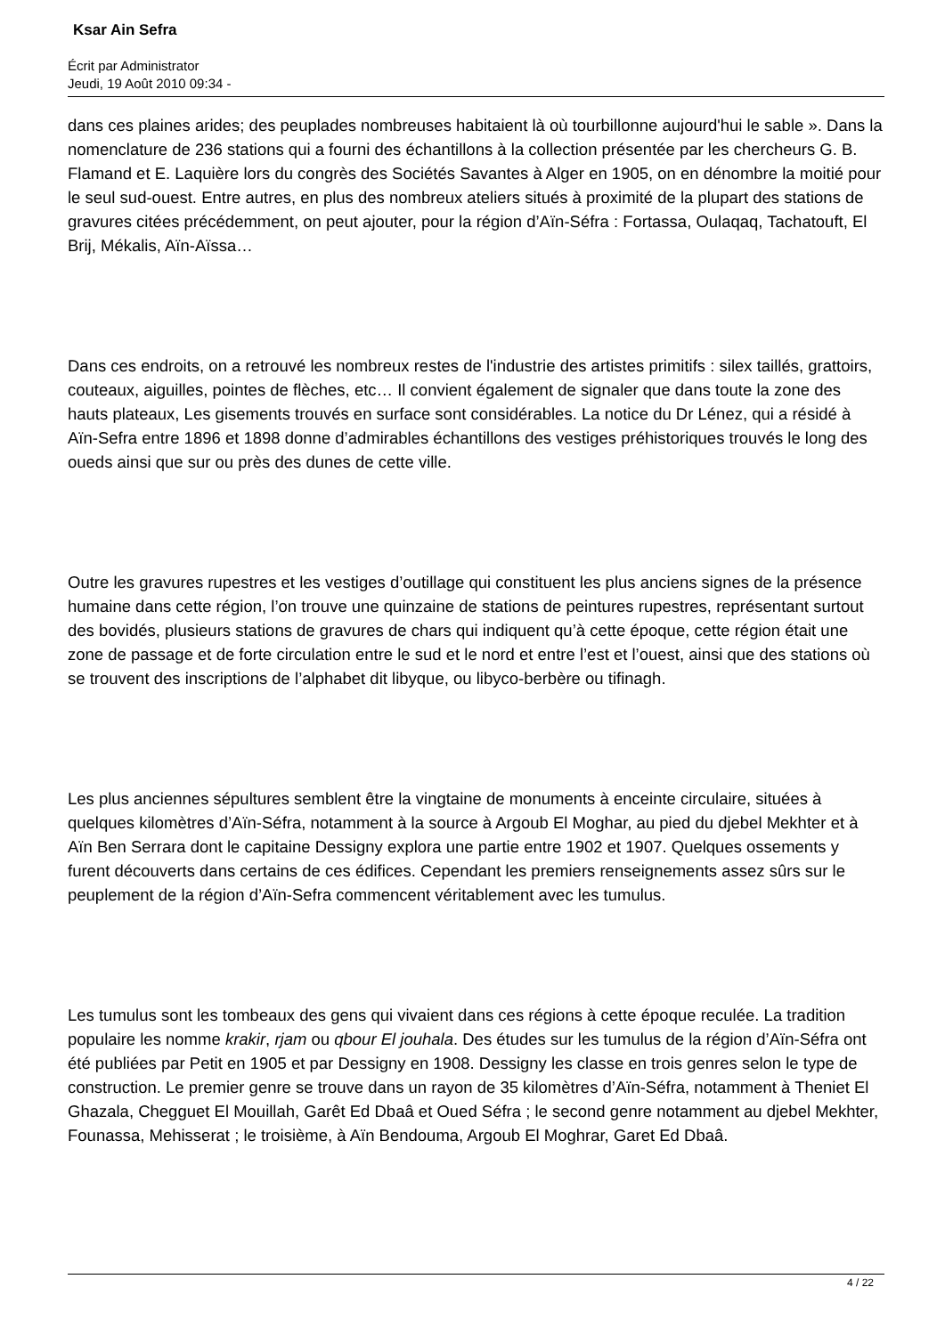Ksar Ain Sefra
Écrit par Administrator
Jeudi, 19 Août 2010 09:34 -
dans ces plaines arides; des peuplades nombreuses habitaient là où tourbillonne aujourd'hui le sable ». Dans la nomenclature de 236 stations qui a fourni des échantillons à la collection présentée par les chercheurs G. B. Flamand et E. Laquière lors du congrès des Sociétés Savantes à Alger en 1905, on en dénombre la moitié pour le seul sud-ouest. Entre autres, en plus des nombreux ateliers situés à proximité de la plupart des stations de gravures citées précédemment, on peut ajouter, pour la région d’Aïn-Séfra : Fortassa, Oulaqaq, Tachatouft, El Brij, Mékalis, Aïn-Aïssa…
Dans ces endroits, on a retrouvé les nombreux restes de l'industrie des artistes primitifs : silex taillés, grattoirs, couteaux, aiguilles, pointes de flèches, etc… Il convient également de signaler que dans toute la zone des hauts plateaux, Les gisements trouvés en surface sont considérables. La notice du Dr Lénez, qui a résidé à Aïn-Sefra entre 1896 et 1898 donne d’admirables échantillons des vestiges préhistoriques trouvés le long des oueds ainsi que sur ou près des dunes de cette ville.
Outre les gravures rupestres et les vestiges d’outillage qui constituent les plus anciens signes de la présence humaine dans cette région, l’on trouve une quinzaine de stations de peintures rupestres, représentant surtout des bovidés, plusieurs stations de gravures de chars qui indiquent qu’à cette époque, cette région était une zone de passage et de forte circulation entre le sud et le nord et entre l’est et l’ouest, ainsi que des stations où se trouvent des inscriptions de l’alphabet dit libyque, ou libyco-berbère ou tifinagh.
Les plus anciennes sépultures semblent être la vingtaine de monuments à enceinte circulaire, situées à quelques kilomètres d’Aïn-Séfra, notamment à la source à Argoub El Moghar, au pied du djebel Mekhter et à Aïn Ben Serrara dont le capitaine Dessigny explora une partie entre 1902 et 1907. Quelques ossements y furent découverts dans certains de ces édifices. Cependant les premiers renseignements assez sûrs sur le peuplement de la région d’Aïn-Sefra commencent véritablement avec les tumulus.
Les tumulus sont les tombeaux des gens qui vivaient dans ces régions à cette époque reculée. La tradition populaire les nomme krakir, rjam ou qbour El jouhala. Des études sur les tumulus de la région d’Aïn-Séfra ont été publiées par Petit en 1905 et par Dessigny en 1908. Dessigny les classe en trois genres selon le type de construction. Le premier genre se trouve dans un rayon de 35 kilomètres d’Aïn-Séfra, notamment à Theniet El Ghazala, Chegguet El Mouillah, Garêt Ed Dbaâ et Oued Séfra ; le second genre notamment au djebel Mekhter, Founassa, Mehisserat ; le troisième, à Aïn Bendouma, Argoub El Moghrar, Garet Ed Dbaâ.
4 / 22